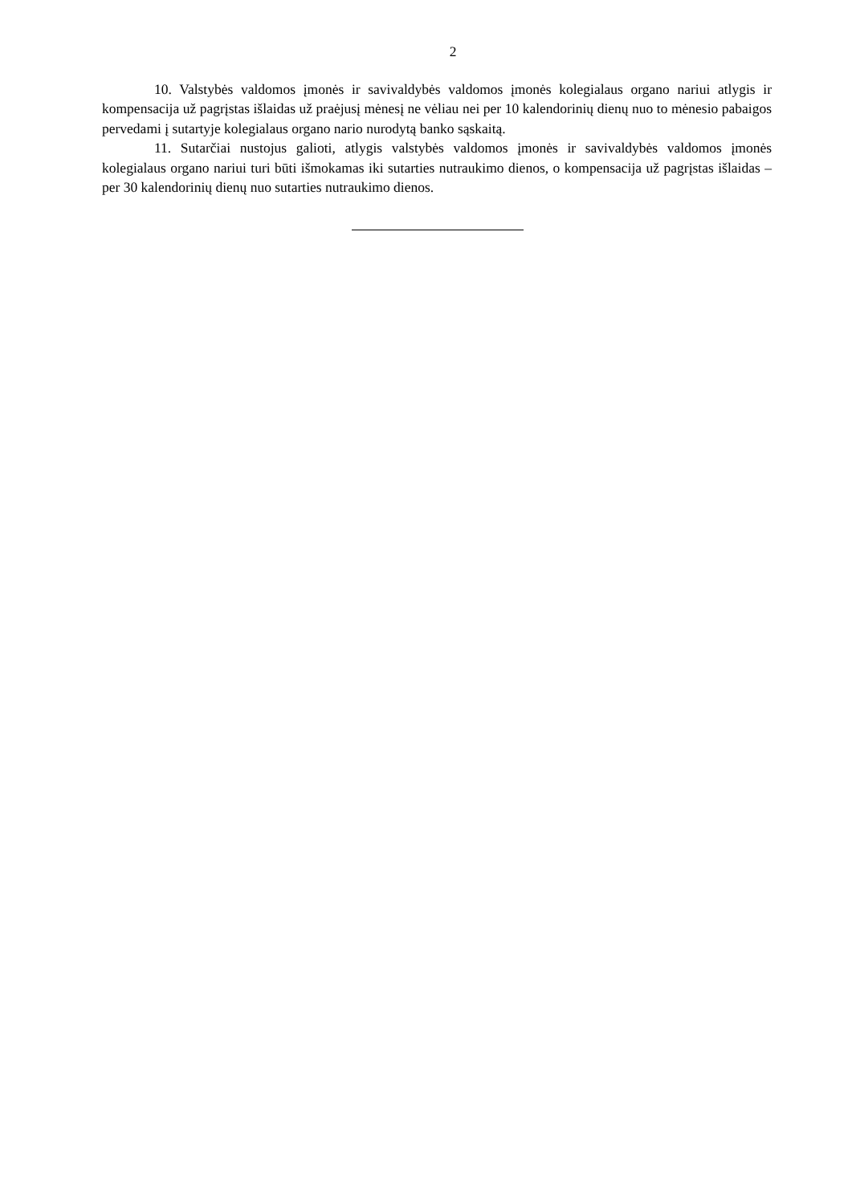2
10. Valstybės valdomos įmonės ir savivaldybės valdomos įmonės kolegialaus organo nariui atlygis ir kompensacija už pagrįstas išlaidas už praėjusį mėnesį ne vėliau nei per 10 kalendorinių dienų nuo to mėnesio pabaigos pervedami į sutartyje kolegialaus organo nario nurodytą banko sąskaitą.
11. Sutarčiai nustojus galioti, atlygis valstybės valdomos įmonės ir savivaldybės valdomos įmonės kolegialaus organo nariui turi būti išmokamas iki sutarties nutraukimo dienos, o kompensacija už pagrįstas išlaidas – per 30 kalendorinių dienų nuo sutarties nutraukimo dienos.